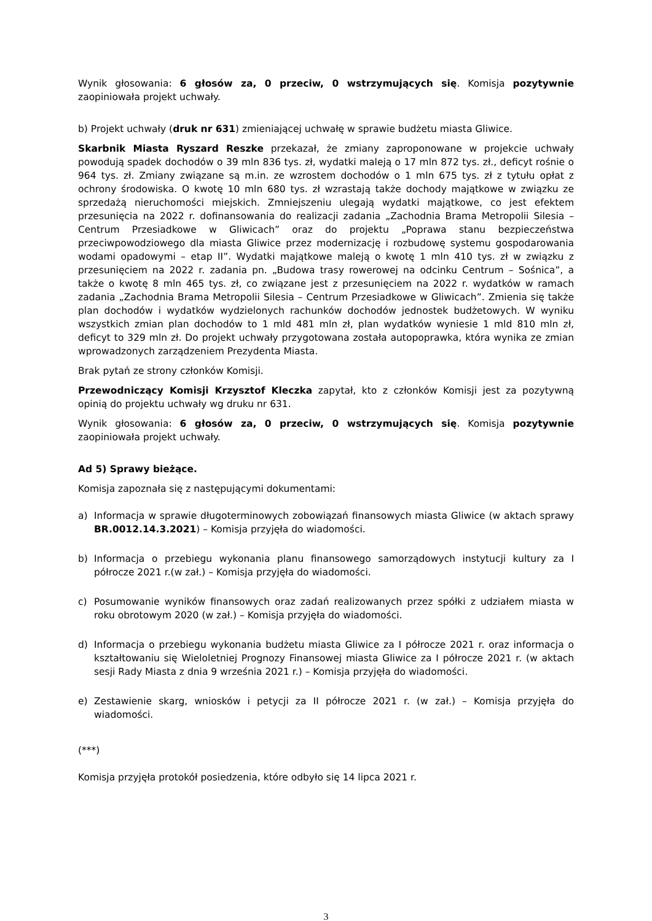Wynik głosowania: 6 głosów za, 0 przeciw, 0 wstrzymujących się. Komisja pozytywnie zaopiniowała projekt uchwały.
b) Projekt uchwały (druk nr 631) zmieniającej uchwałę w sprawie budżetu miasta Gliwice.
Skarbnik Miasta Ryszard Reszke przekazał, że zmiany zaproponowane w projekcie uchwały powodują spadek dochodów o 39 mln 836 tys. zł, wydatki maleją o 17 mln 872 tys. zł., deficyt rośnie o 964 tys. zł. Zmiany związane są m.in. ze wzrostem dochodów o 1 mln 675 tys. zł z tytułu opłat z ochrony środowiska. O kwotę 10 mln 680 tys. zł wzrastają także dochody majątkowe w związku ze sprzedażą nieruchomości miejskich. Zmniejszeniu ulegają wydatki majątkowe, co jest efektem przesunięcia na 2022 r. dofinansowania do realizacji zadania „Zachodnia Brama Metropolii Silesia – Centrum Przesiadkowe w Gliwicach” oraz do projektu „Poprawa stanu bezpieczeństwa przeciwpowodziowego dla miasta Gliwice przez modernizację i rozbudowę systemu gospodarowania wodami opadowymi – etap II”. Wydatki majątkowe maleją o kwotę 1 mln 410 tys. zł w związku z przesunięciem na 2022 r. zadania pn. „Budowa trasy rowerowej na odcinku Centrum – Sośnica”, a także o kwotę 8 mln 465 tys. zł, co związane jest z przesunięciem na 2022 r. wydatków w ramach zadania „Zachodnia Brama Metropolii Silesia – Centrum Przesiadkowe w Gliwicach”. Zmienia się także plan dochodów i wydatków wydzielonych rachunków dochodów jednostek budżetowych. W wyniku wszystkich zmian plan dochodów to 1 mld 481 mln zł, plan wydatków wyniesie 1 mld 810 mln zł, deficyt to 329 mln zł. Do projekt uchwały przygotowana została autopoprawka, która wynika ze zmian wprowadzonych zarządzeniem Prezydenta Miasta.
Brak pytań ze strony członków Komisji.
Przewodniczący Komisji Krzysztof Kleczka zapytał, kto z członków Komisji jest za pozytywną opinią do projektu uchwały wg druku nr 631.
Wynik głosowania: 6 głosów za, 0 przeciw, 0 wstrzymujących się. Komisja pozytywnie zaopiniowała projekt uchwały.
Ad 5) Sprawy bieżące.
Komisja zapoznała się z następującymi dokumentami:
a) Informacja w sprawie długoterminowych zobowiązań finansowych miasta Gliwice (w aktach sprawy BR.0012.14.3.2021) – Komisja przyjęła do wiadomości.
b) Informacja o przebiegu wykonania planu finansowego samorządowych instytucji kultury za I półrocze 2021 r.(w zał.) – Komisja przyjęła do wiadomości.
c) Posumowanie wyników finansowych oraz zadań realizowanych przez spółki z udziałem miasta w roku obrotowym 2020 (w zał.) – Komisja przyjęła do wiadomości.
d) Informacja o przebiegu wykonania budżetu miasta Gliwice za I półrocze 2021 r. oraz informacja o kształtowaniu się Wieloletniej Prognozy Finansowej miasta Gliwice za I półrocze 2021 r. (w aktach sesji Rady Miasta z dnia 9 września 2021 r.) – Komisja przyjęła do wiadomości.
e) Zestawienie skarg, wniosków i petycji za II półrocze 2021 r. (w zał.) – Komisja przyjęła do wiadomości.
(***)
Komisja przyjęła protokół posiedzenia, które odbyło się 14 lipca 2021 r.
3